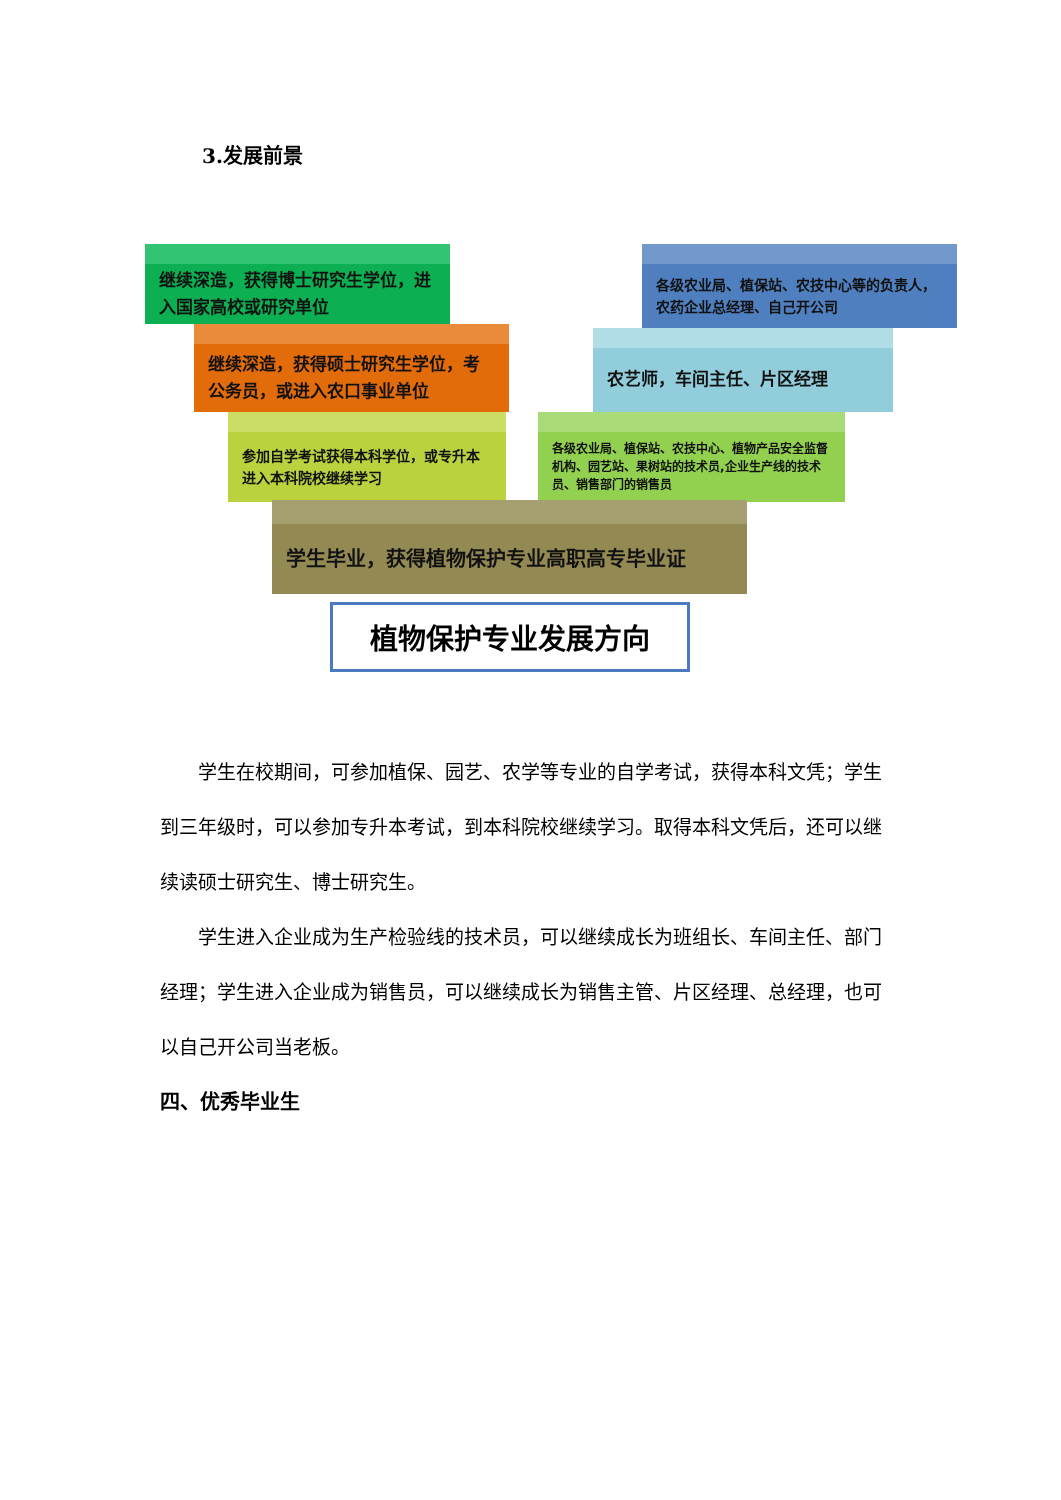3.发展前景
继续深造，获得博士研究生学位，进入国家高校或研究单位
继续深造，获得硕士研究生学位，考公务员，或进入农口事业单位
参加自学考试获得本科学位，或专升本进入本科院校继续学习
各级农业局、植保站、农技中心等的负责人，农药企业总经理、自己开公司
农艺师，车间主任、片区经理
各级农业局、植保站、农技中心、植物产品安全监督机构、园艺站、果树站的技术员,企业生产线的技术员、销售部门的销售员
学生毕业，获得植物保护专业高职高专毕业证
植物保护专业发展方向
学生在校期间，可参加植保、园艺、农学等专业的自学考试，获得本科文凭；学生到三年级时，可以参加专升本考试，到本科院校继续学习。取得本科文凭后，还可以继续读硕士研究生、博士研究生。
学生进入企业成为生产检验线的技术员，可以继续成长为班组长、车间主任、部门经理；学生进入企业成为销售员，可以继续成长为销售主管、片区经理、总经理，也可以自己开公司当老板。
四、优秀毕业生